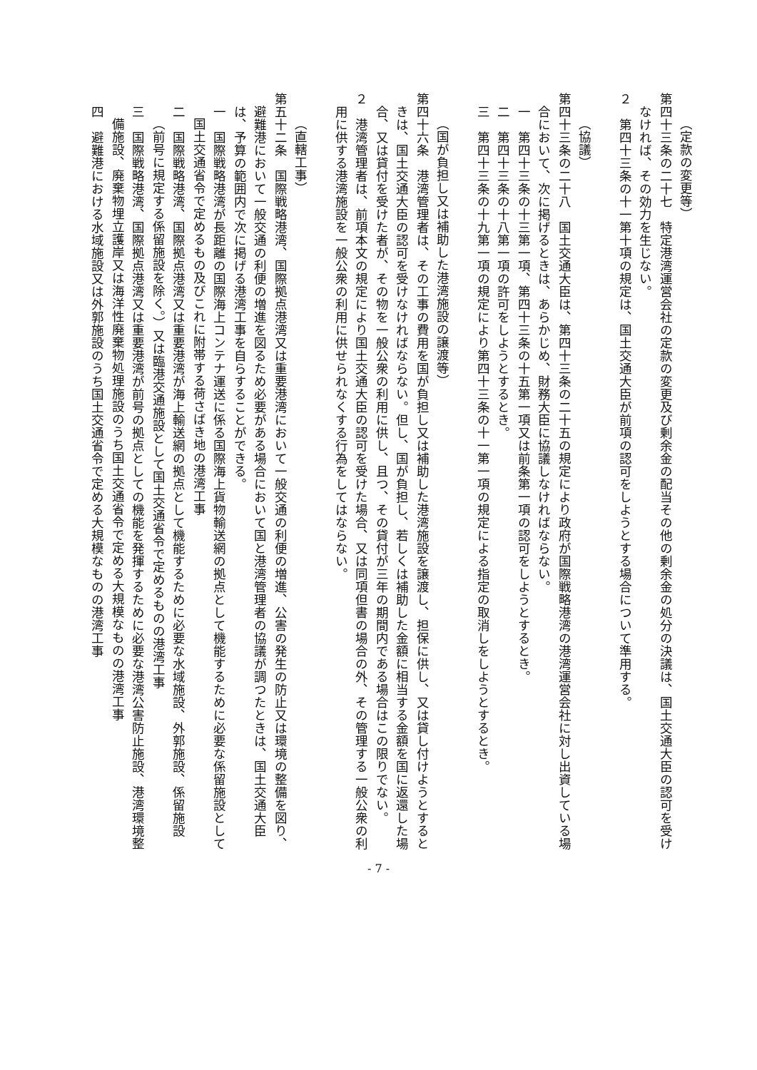（定款の変更等）
第四十三条の二十七　特定港湾運営会社の定款の変更及び剰余金の配当その他の剰余金の処分の決議は、国土交通大臣の認可を受けなければ、その効力を生じない。
２　第四十三条の十一第十項の規定は、国土交通大臣が前項の認可をしようとする場合について準用する。
（協議）
第四十三条の二十八　国土交通大臣は、第四十三条の二十五の規定により政府が国際戦略港湾の港湾運営会社に対し出資している場合において、次に掲げるときは、あらかじめ、財務大臣に協議しなければならない。
一　第四十三条の十三第一項、第四十三条の十五第一項又は前条第一項の認可をしようとするとき。
二　第四十三条の十八第一項の許可をしようとするとき。
三　第四十三条の十九第一項の規定により第四十三条の十一第一項の規定による指定の取消しをしようとするとき。
（国が負担し又は補助した港湾施設の譲渡等）
第四十六条　港湾管理者は、その工事の費用を国が負担し又は補助した港湾施設を譲渡し、担保に供し、又は貸し付けようとするときは、国土交通大臣の認可を受けなければならない。但し、国が負担し、若しくは補助した金額に相当する金額を国に返還した場合、又は貸付を受けた者が、その物を一般公衆の利用に供し、且つ、その貸付が三年の期間内である場合はこの限りでない。
２　港湾管理者は、前項本文の規定により国土交通大臣の認可を受けた場合、又は同項但書の場合の外、その管理する一般公衆の利用に供する港湾施設を一般公衆の利用に供せられなくする行為をしてはならない。
（直轄工事）
第五十二条　国際戦略港湾、国際拠点港湾又は重要港湾において一般交通の利便の増進、公害の発生の防止又は環境の整備を図り、避難港において一般交通の利便の増進を図るため必要がある場合において国と港湾管理者の協議が調つたときは、国土交通大臣は、予算の範囲内で次に掲げる港湾工事を自らすることができる。
一　国際戦略港湾が長距離の国際海上コンテナ運送に係る国際海上貨物輸送網の拠点として機能するために必要な係留施設として国土交通省令で定めるもの及びこれに附帯する荷さばき地の港湾工事
二　国際戦略港湾、国際拠点港湾又は重要港湾が海上輸送網の拠点として機能するために必要な水域施設、外郭施設、係留施設（前号に規定する係留施設を除く。）又は臨港交通施設として国土交通省令で定めるものの港湾工事
三　国際戦略港湾、国際拠点港湾又は重要港湾が前号の拠点としての機能を発揮するために必要な港湾公害防止施設、港湾環境整備施設、廃棄物埋立護岸又は海洋性廃棄物処理施設のうち国土交通省令で定める大規模なものの港湾工事
四　避難港における水域施設又は外郭施設のうち国土交通省令で定める大規模なものの港湾工事
- 7 -